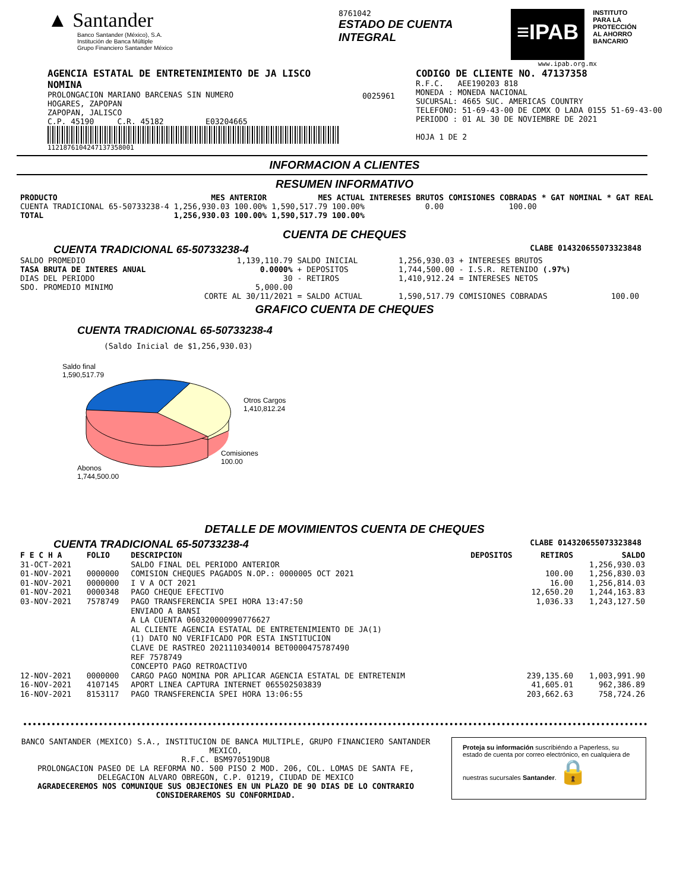▲ Santander
Banco Santander (México), S.A.
Institución de Banca Múltiple
Grupo Financiero Santander México
8761042
ESTADO DE CUENTA INTEGRAL
≡IPAB
INSTITUTO
PARA LA
PROTECCIÓN
AL AHORRO
BANCARIO
www.ipab.org.mx
AGENCIA ESTATAL DE ENTRETENIMIENTO DE JA LISCO
NOMINA
PROLONGACION MARIANO BARCENAS SIN NUMERO
HOGARES, ZAPOPAN
ZAPOPAN, JALISCO
C.P. 45190 C.R. 45182 E03204665
1121876104247137358001
0025961
CODIGO DE CLIENTE NO. 47137358
R.F.C. AEE190203 818
MONEDA : MONEDA NACIONAL
SUCURSAL: 4665 SUC. AMERICAS COUNTRY
TELEFONO: 51-69-43-00 DE CDMX O LADA 0155 51-69-43-00
PERIODO : 01 AL 30 DE NOVIEMBRE DE 2021
HOJA 1 DE 2
INFORMACION A CLIENTES
RESUMEN INFORMATIVO
| PRODUCTO | | MES ANTERIOR | MES ACTUAL | INTERESES BRUTOS | COMISIONES COBRADAS | * GAT NOMINAL | * GAT REAL |
| --- | --- | --- | --- | --- | --- | --- | --- |
| CUENTA TRADICIONAL | 65-50733238-4 | 1,256,930.03 100.00% | 1,590,517.79 100.00% | 0.00 | 100.00 | | |
| TOTAL | | 1,256,930.03 100.00% | 1,590,517.79 100.00% | | | | |
CUENTA DE CHEQUES
CUENTA TRADICIONAL 65-50733238-4 CLABE 014320655073323848
| SALDO PROMEDIO | 1,139,110.79 | SALDO INICIAL | 1,256,930.03 | + INTERESES BRUTOS | |
| TASA BRUTA DE INTERES ANUAL | 0.0000% | + DEPOSITOS | 1,744,500.00 | - I.S.R. RETENIDO (.97%) | |
| DIAS DEL PERIODO | 30 | - RETIROS | 1,410,912.24 | = INTERESES NETOS | |
| SDO. PROMEDIO MINIMO | 5,000.00 | | | | |
| | CORTE AL 30/11/2021 | = SALDO ACTUAL | 1,590,517.79 | COMISIONES COBRADAS | 100.00 |
GRAFICO CUENTA DE CHEQUES
CUENTA TRADICIONAL 65-50733238-4
(Saldo Inicial de $1,256,930.03)
Saldo final
1,590,517.79
Otros Cargos
1,410,812.24
Comisiones
100.00
Abonos
1,744,500.00
DETALLE DE MOVIMIENTOS CUENTA DE CHEQUES
CUENTA TRADICIONAL 65-50733238-4 CLABE 014320655073323848
| F E C H A | FOLIO | DESCRIPCION | DEPOSITOS | RETIROS | SALDO |
| --- | --- | --- | --- | --- | --- |
| 31-OCT-2021 | | SALDO FINAL DEL PERIODO ANTERIOR | | | 1,256,930.03 |
| 01-NOV-2021 | 0000000 | COMISION CHEQUES PAGADOS N.OP.: 0000005 OCT 2021 | | 100.00 | 1,256,830.03 |
| 01-NOV-2021 | 0000000 | I V A OCT 2021 | | 16.00 | 1,256,814.03 |
| 01-NOV-2021 | 0000348 | PAGO CHEQUE EFECTIVO | | 12,650.20 | 1,244,163.83 |
| 03-NOV-2021 | 7578749 | PAGO TRANSFERENCIA SPEI HORA 13:47:50 ENVIADO A BANSI A LA CUENTA 060320000990776627 AL CLIENTE AGENCIA ESTATAL DE ENTRETENIMIENTO DE JA(1) (1) DATO NO VERIFICADO POR ESTA INSTITUCION CLAVE DE RASTREO 2021110340014 BET0000475787490 REF 7578749 CONCEPTO PAGO RETROACTIVO | | 1,036.33 | 1,243,127.50 |
| 12-NOV-2021 | 0000000 | CARGO PAGO NOMINA POR APLICAR AGENCIA ESTATAL DE ENTRETENIM | | 239,135.60 | 1,003,991.90 |
| 16-NOV-2021 | 4107145 | APORT LINEA CAPTURA INTERNET 065502503839 | | 41,605.01 | 962,386.89 |
| 16-NOV-2021 | 8153117 | PAGO TRANSFERENCIA SPEI HORA 13:06:55 | | 203,662.63 | 758,724.26 |
BANCO SANTANDER (MEXICO) S.A., INSTITUCION DE BANCA MULTIPLE, GRUPO FINANCIERO SANTANDER MEXICO,
R.F.C. BSM970519DU8
PROLONGACION PASEO DE LA REFORMA NO. 500 PISO 2 MOD. 206, COL. LOMAS DE SANTA FE,
DELEGACION ALVARO OBREGON, C.P. 01219, CIUDAD DE MEXICO
AGRADECEREMOS NOS COMUNIQUE SUS OBJECIONES EN UN PLAZO DE 90 DIAS DE LO CONTRARIO CONSIDERAREMOS SU CONFORMIDAD.
Proteja su información suscribiéndo a Paperless, su estado de cuenta por correo electrónico, en cualquiera de nuestras sucursales Santander. 🔒